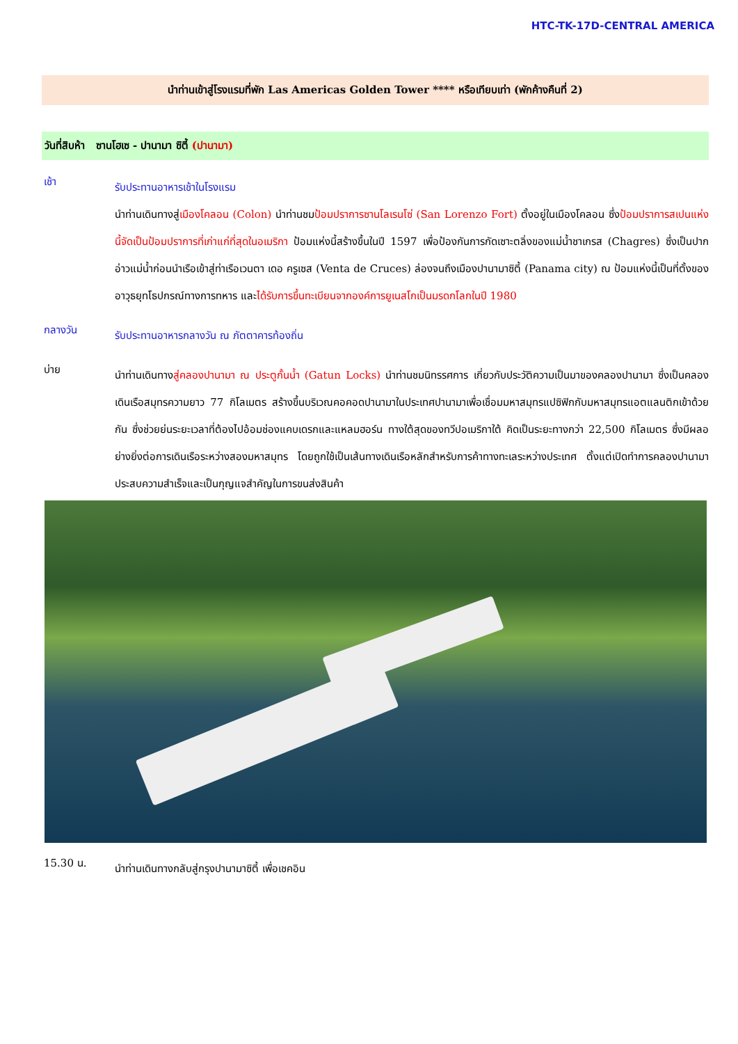HTC-TK-17D-CENTRAL AMERICA
นำท่านเข้าสู่โรงแรมที่พัก Las Americas Golden Tower **** หรือเทียบเท่า (พักค้างคืนที่ 2)
วันที่สิบห้า ซานโฮเซ - ปานามา ซิตี้ (ปานามา)
เช้า
รับประทานอาหารเช้าในโรงแรม
นำท่านเดินทางสู่เมืองโคลอน (Colon) นำท่านชมป้อมปราการซานโลเรนโซ่ (San Lorenzo Fort) ตั้งอยู่ในเมืองโคลอน ซึ่งป้อมปราการสเปนแห่งนี้จัดเป็นป้อมปราการที่เก่าแก่ที่สุดในอเมริกา ป้อมแห่งนี้สร้างขึ้นในปี 1597 เพื่อป้องกันการกัดเซาะตลิ่งของแม่น้ำชาเกรส (Chagres) ซึ่งเป็นปากอ่าวแม่น้ำก่อนนำเรือเข้าสู่ท่าเรือเวนตา เดอ ครูเซส (Venta de Cruces) ล่องจนถึงเมืองปานามาซิตี้ (Panama city) ณ ป้อมแห่งนี้เป็นที่ตั้งของอาวุธยุทโธปกรณ์ทางการทหาร และได้รับการขึ้นทะเบียนจากองค์การยูเนสโกเป็นมรดกโลกในปี 1980
กลางวัน
รับประทานอาหารกลางวัน ณ ภัตตาคารท้องถิ่น
บ่าย
นำท่านเดินทางสู่คลองปานามา ณ ประตูกั้นน้ำ (Gatun Locks) นำท่านชมนิทรรศการ เกี่ยวกับประวัติความเป็นมาของคลองปานามา ซึ่งเป็นคลองเดินเรือสมุทรความยาว 77 กิโลเมตร สร้างขึ้นบริเวณคอคอดปานามาในประเทศปานามาเพื่อเชื่อมมหาสมุทรแปซิฟิกกับมหาสมุทรแอตแลนติกเข้าด้วยกัน ซึ่งช่วยย่นระยะเวลาที่ต้องไปอ้อมช่องแคบเดรกและแหลมฮอร์น ทางใต้สุดของทวีปอเมริกาใต้ คิดเป็นระยะทางกว่า 22,500 กิโลเมตร ซึ่งมีผลอย่างยิ่งต่อการเดินเรือระหว่างสองมหาสมุทร โดยถูกใช้เป็นเส้นทางเดินเรือหลักสำหรับการค้าทางทะเลระหว่างประเทศ ตั้งแต่เปิดทำการคลองปานามาประสบความสำเร็จและเป็นกุญแจสำคัญในการขนส่งสินค้า
15.30 น.
นำท่านเดินทางกลับสู่กรุงปานามาซิตี้ เพื่อเชคอิน